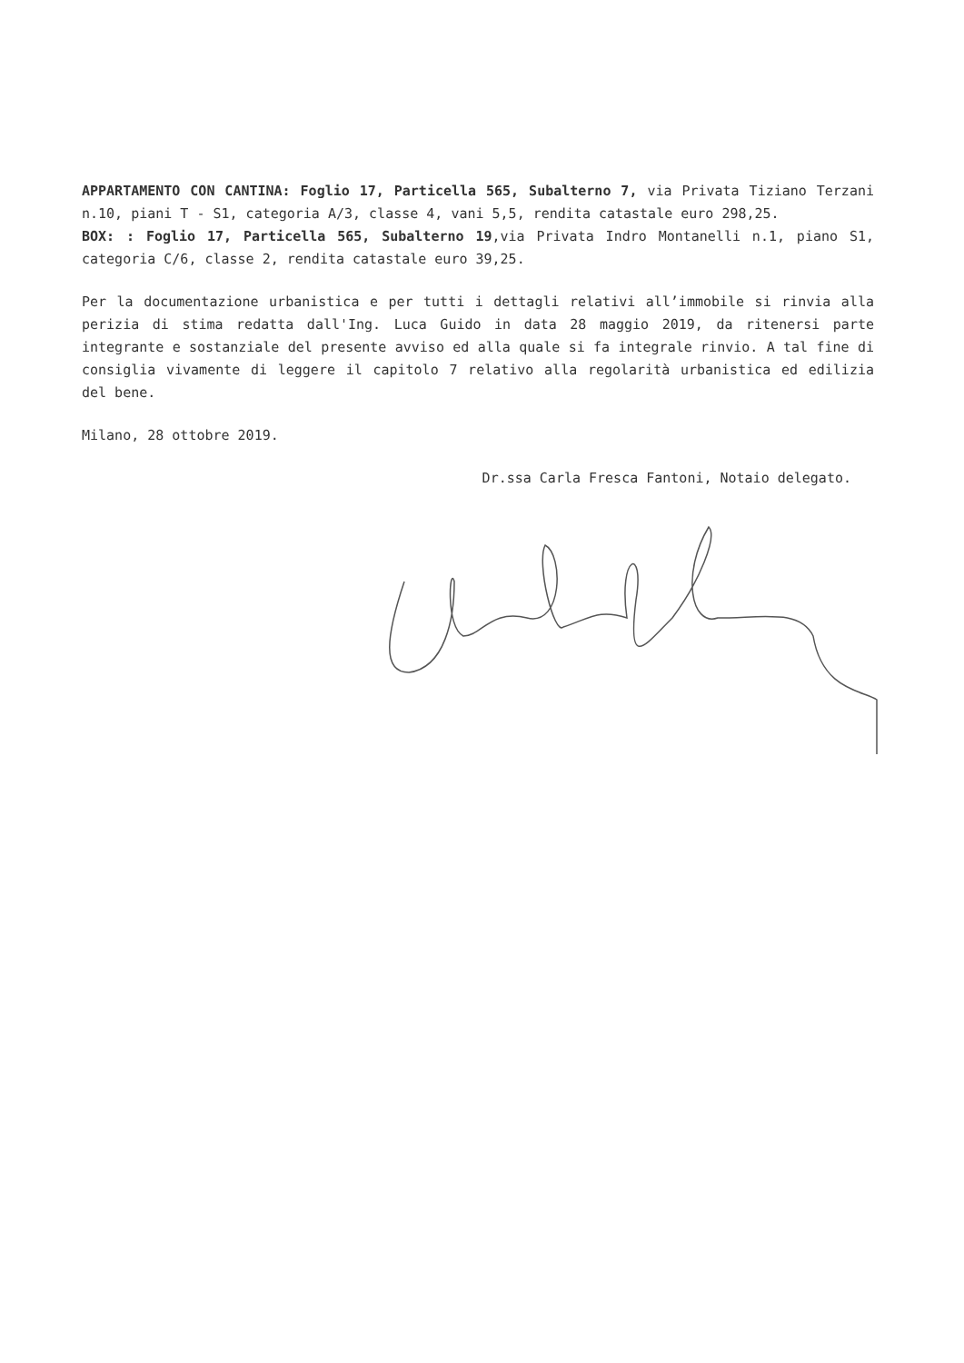APPARTAMENTO CON CANTINA: Foglio 17, Particella 565, Subalterno 7, via Privata Tiziano Terzani n.10, piani T - S1, categoria A/3, classe 4, vani 5,5, rendita catastale euro 298,25.
BOX: : Foglio 17, Particella 565, Subalterno 19,via Privata Indro Montanelli n.1, piano S1, categoria C/6, classe 2, rendita catastale euro 39,25.
Per la documentazione urbanistica e per tutti i dettagli relativi all’immobile si rinvia alla perizia di stima redatta dall'Ing. Luca Guido in data 28 maggio 2019, da ritenersi parte integrante e sostanziale del presente avviso ed alla quale si fa integrale rinvio. A tal fine di consiglia vivamente di leggere il capitolo 7 relativo alla regolarità urbanistica ed edilizia del bene.
Milano, 28 ottobre 2019.
Dr.ssa Carla Fresca Fantoni, Notaio delegato.